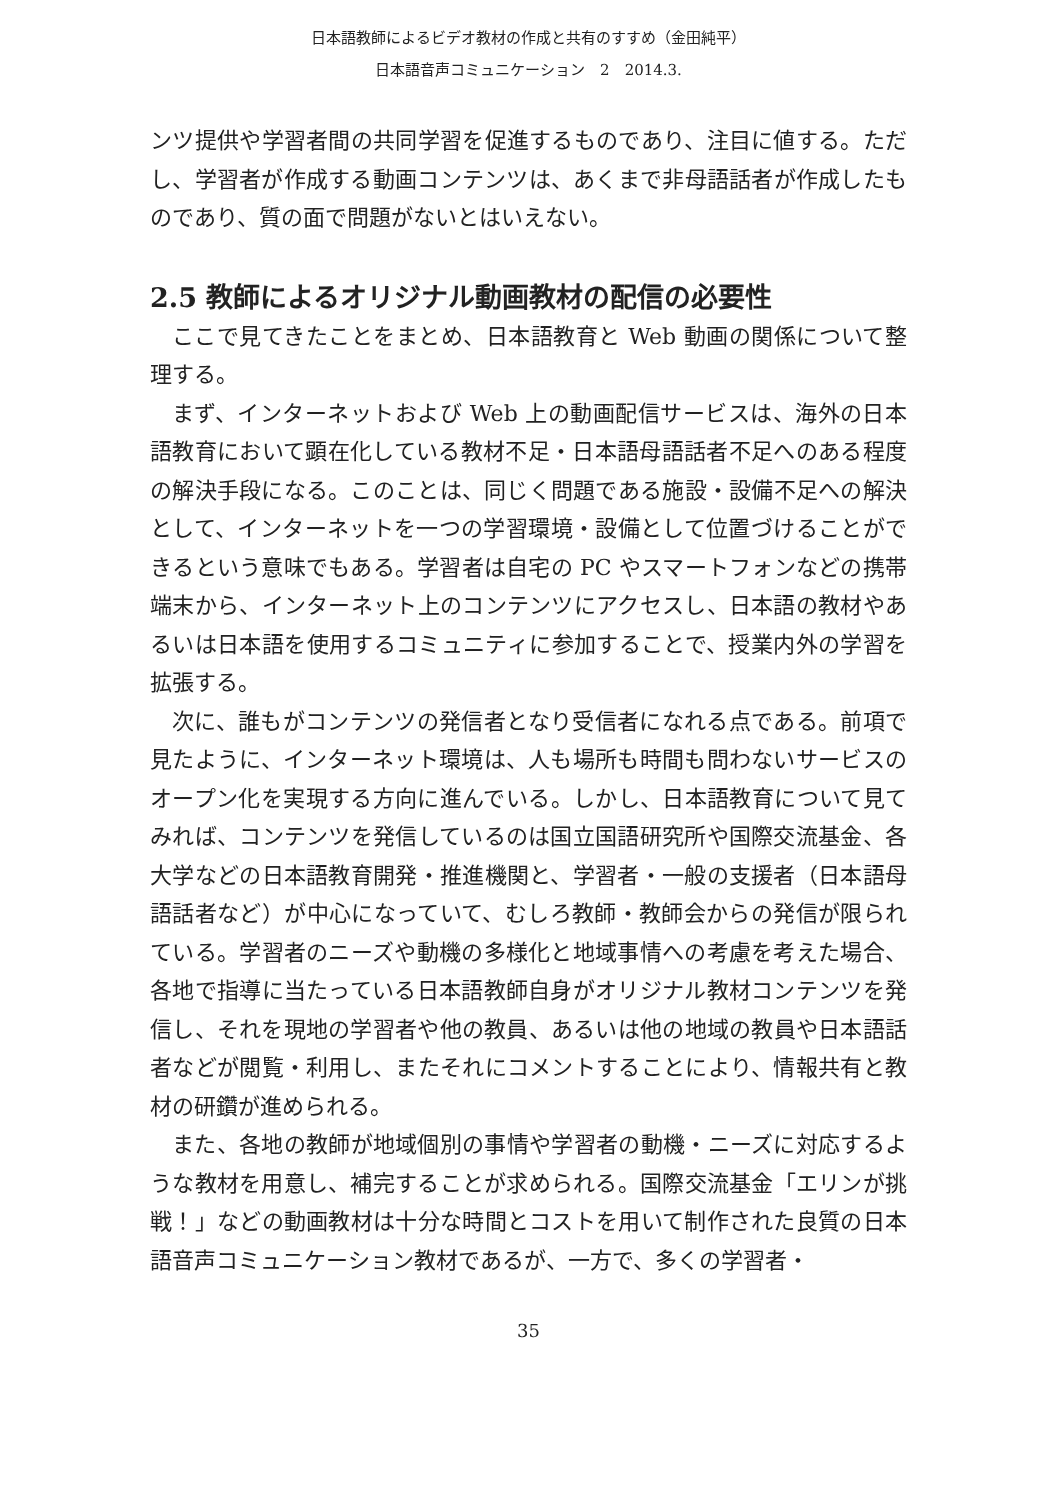日本語教師によるビデオ教材の作成と共有のすすめ（金田純平）
日本語音声コミュニケーション　2　2014.3.
ンツ提供や学習者間の共同学習を促進するものであり、注目に値する。ただし、学習者が作成する動画コンテンツは、あくまで非母語話者が作成したものであり、質の面で問題がないとはいえない。
2.5 教師によるオリジナル動画教材の配信の必要性
ここで見てきたことをまとめ、日本語教育と Web 動画の関係について整理する。
まず、インターネットおよび Web 上の動画配信サービスは、海外の日本語教育において顕在化している教材不足・日本語母語話者不足へのある程度の解決手段になる。このことは、同じく問題である施設・設備不足への解決として、インターネットを一つの学習環境・設備として位置づけることができるという意味でもある。学習者は自宅の PC やスマートフォンなどの携帯端末から、インターネット上のコンテンツにアクセスし、日本語の教材やあるいは日本語を使用するコミュニティに参加することで、授業内外の学習を拡張する。
次に、誰もがコンテンツの発信者となり受信者になれる点である。前項で見たように、インターネット環境は、人も場所も時間も問わないサービスのオープン化を実現する方向に進んでいる。しかし、日本語教育について見てみれば、コンテンツを発信しているのは国立国語研究所や国際交流基金、各大学などの日本語教育開発・推進機関と、学習者・一般の支援者（日本語母語話者など）が中心になっていて、むしろ教師・教師会からの発信が限られている。学習者のニーズや動機の多様化と地域事情への考慮を考えた場合、各地で指導に当たっている日本語教師自身がオリジナル教材コンテンツを発信し、それを現地の学習者や他の教員、あるいは他の地域の教員や日本語話者などが閲覧・利用し、またそれにコメントすることにより、情報共有と教材の研鑽が進められる。
また、各地の教師が地域個別の事情や学習者の動機・ニーズに対応するような教材を用意し、補完することが求められる。国際交流基金「エリンが挑戦！」などの動画教材は十分な時間とコストを用いて制作された良質の日本語音声コミュニケーション教材であるが、一方で、多くの学習者・
35